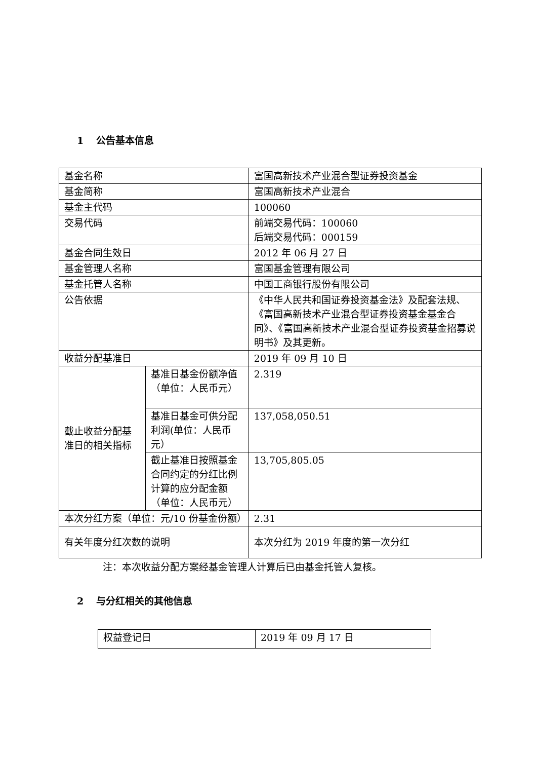1 公告基本信息
| 基金名称 | | 富国高新技术产业混合型证券投资基金 |
| 基金简称 | | 富国高新技术产业混合 |
| 基金主代码 | | 100060 |
| 交易代码 | | 前端交易代码：100060 后端交易代码：000159 |
| 基金合同生效日 | | 2012 年 06 月 27 日 |
| 基金管理人名称 | | 富国基金管理有限公司 |
| 基金托管人名称 | | 中国工商银行股份有限公司 |
| 公告依据 | | 《中华人民共和国证券投资基金法》及配套法规、《富国高新技术产业混合型证券投资基金基金合同》、《富国高新技术产业混合型证券投资基金招募说明书》及其更新。 |
| 收益分配基准日 | | 2019 年 09 月 10 日 |
| 截止收益分配基准日的相关指标 | 基准日基金份额净值（单位：人民币元） | 2.319 |
| | 基准日基金可供分配利润(单位：人民币元） | 137,058,050.51 |
| | 截止基准日按照基金合同约定的分红比例计算的应分配金额（单位：人民币元） | 13,705,805.05 |
| 本次分红方案（单位：元/10 份基金份额） | | 2.31 |
| 有关年度分红次数的说明 | | 本次分红为 2019 年度的第一次分红 |
注：本次收益分配方案经基金管理人计算后已由基金托管人复核。
2 与分红相关的其他信息
| 权益登记日 | 2019 年 09 月 17 日 |